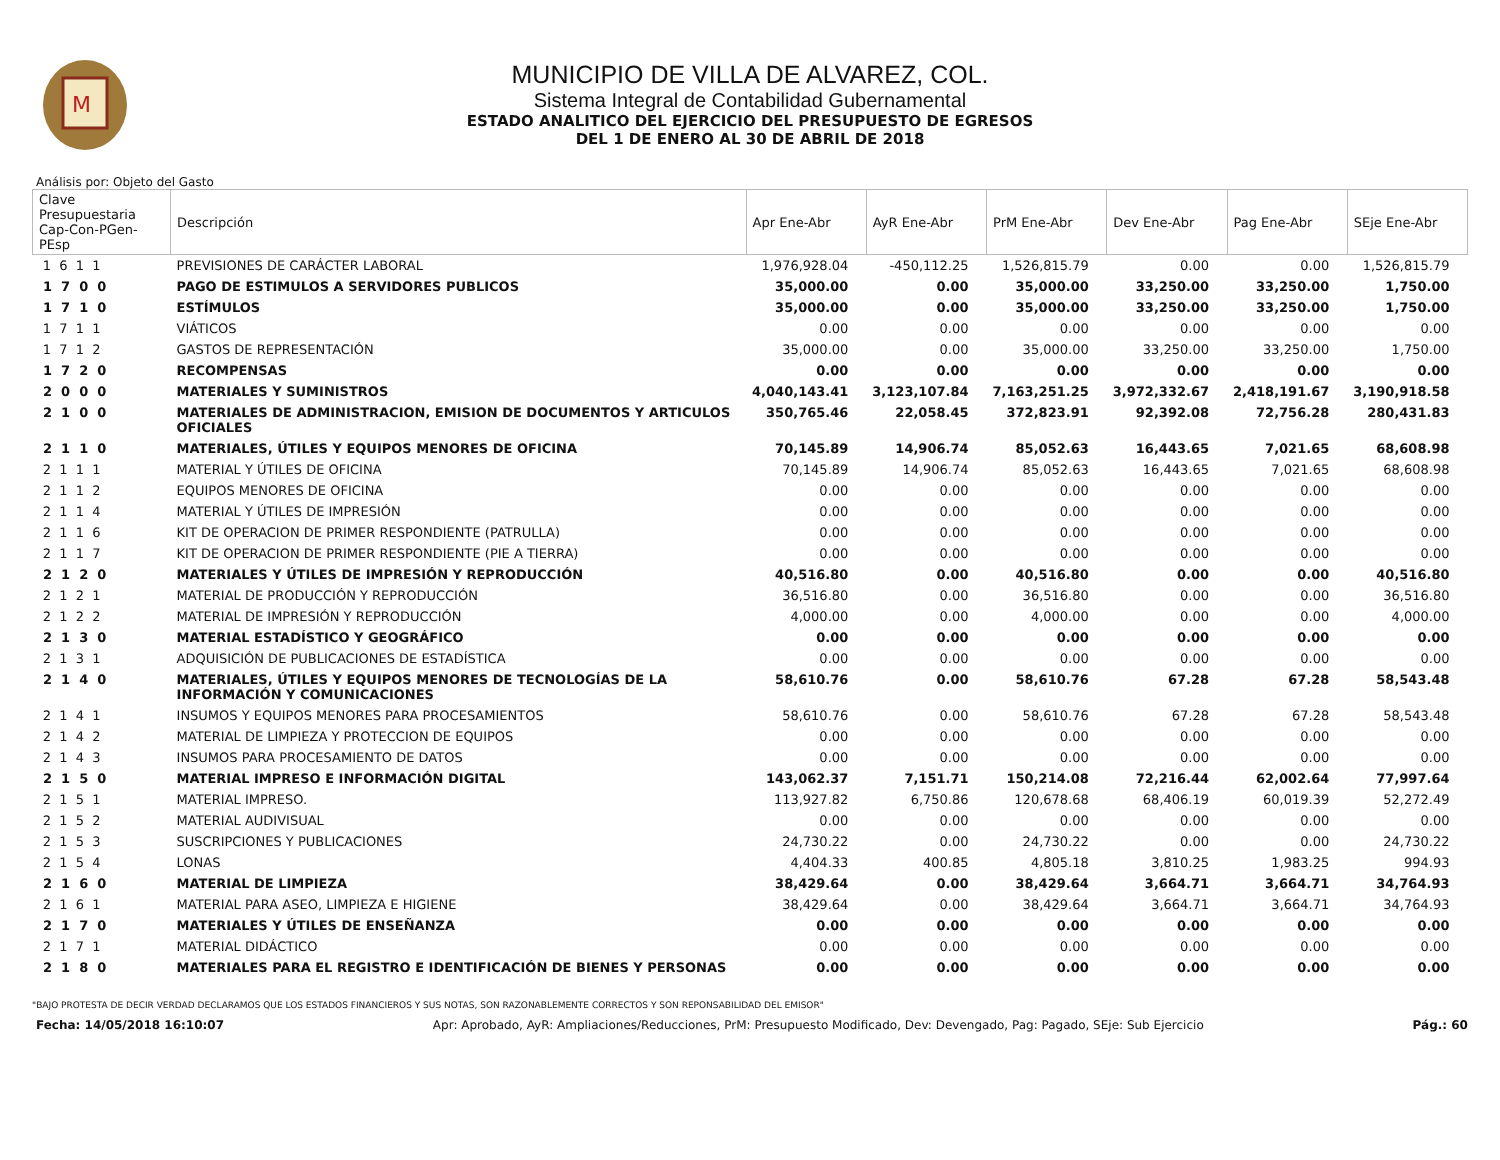M
MUNICIPIO DE VILLA DE ALVAREZ, COL.
Sistema Integral de Contabilidad Gubernamental
ESTADO ANALITICO DEL EJERCICIO DEL PRESUPUESTO DE EGRESOS
DEL 1 DE ENERO AL 30 DE ABRIL DE 2018
Análisis por: Objeto del Gasto
| Clave Presupuestaria Cap-Con-PGen-PEsp | Descripción | Apr Ene-Abr | AyR Ene-Abr | PrM Ene-Abr | Dev Ene-Abr | Pag Ene-Abr | SEje Ene-Abr |
| --- | --- | --- | --- | --- | --- | --- | --- |
| 1 6 1 1 | PREVISIONES DE CARÁCTER LABORAL | 1,976,928.04 | -450,112.25 | 1,526,815.79 | 0.00 | 0.00 | 1,526,815.79 |
| 1 7 0 0 | PAGO DE ESTIMULOS A SERVIDORES PUBLICOS | 35,000.00 | 0.00 | 35,000.00 | 33,250.00 | 33,250.00 | 1,750.00 |
| 1 7 1 0 | ESTÍMULOS | 35,000.00 | 0.00 | 35,000.00 | 33,250.00 | 33,250.00 | 1,750.00 |
| 1 7 1 1 | VIÁTICOS | 0.00 | 0.00 | 0.00 | 0.00 | 0.00 | 0.00 |
| 1 7 1 2 | GASTOS DE REPRESENTACIÓN | 35,000.00 | 0.00 | 35,000.00 | 33,250.00 | 33,250.00 | 1,750.00 |
| 1 7 2 0 | RECOMPENSAS | 0.00 | 0.00 | 0.00 | 0.00 | 0.00 | 0.00 |
| 2 0 0 0 | MATERIALES Y SUMINISTROS | 4,040,143.41 | 3,123,107.84 | 7,163,251.25 | 3,972,332.67 | 2,418,191.67 | 3,190,918.58 |
| 2 1 0 0 | MATERIALES DE ADMINISTRACION, EMISION DE DOCUMENTOS Y ARTICULOS OFICIALES | 350,765.46 | 22,058.45 | 372,823.91 | 92,392.08 | 72,756.28 | 280,431.83 |
| 2 1 1 0 | MATERIALES, ÚTILES Y EQUIPOS MENORES DE OFICINA | 70,145.89 | 14,906.74 | 85,052.63 | 16,443.65 | 7,021.65 | 68,608.98 |
| 2 1 1 1 | MATERIAL Y ÚTILES DE OFICINA | 70,145.89 | 14,906.74 | 85,052.63 | 16,443.65 | 7,021.65 | 68,608.98 |
| 2 1 1 2 | EQUIPOS MENORES DE OFICINA | 0.00 | 0.00 | 0.00 | 0.00 | 0.00 | 0.00 |
| 2 1 1 4 | MATERIAL Y ÚTILES DE IMPRESIÓN | 0.00 | 0.00 | 0.00 | 0.00 | 0.00 | 0.00 |
| 2 1 1 6 | KIT DE OPERACION DE PRIMER RESPONDIENTE (PATRULLA) | 0.00 | 0.00 | 0.00 | 0.00 | 0.00 | 0.00 |
| 2 1 1 7 | KIT DE OPERACION DE PRIMER RESPONDIENTE (PIE A TIERRA) | 0.00 | 0.00 | 0.00 | 0.00 | 0.00 | 0.00 |
| 2 1 2 0 | MATERIALES Y ÚTILES DE IMPRESIÓN Y REPRODUCCIÓN | 40,516.80 | 0.00 | 40,516.80 | 0.00 | 0.00 | 40,516.80 |
| 2 1 2 1 | MATERIAL DE PRODUCCIÓN Y REPRODUCCIÓN | 36,516.80 | 0.00 | 36,516.80 | 0.00 | 0.00 | 36,516.80 |
| 2 1 2 2 | MATERIAL DE IMPRESIÓN Y REPRODUCCIÓN | 4,000.00 | 0.00 | 4,000.00 | 0.00 | 0.00 | 4,000.00 |
| 2 1 3 0 | MATERIAL ESTADÍSTICO Y GEOGRÁFICO | 0.00 | 0.00 | 0.00 | 0.00 | 0.00 | 0.00 |
| 2 1 3 1 | ADQUISICIÓN DE PUBLICACIONES DE ESTADÍSTICA | 0.00 | 0.00 | 0.00 | 0.00 | 0.00 | 0.00 |
| 2 1 4 0 | MATERIALES, ÚTILES Y EQUIPOS MENORES DE TECNOLOGÍAS DE LA INFORMACIÓN Y COMUNICACIONES | 58,610.76 | 0.00 | 58,610.76 | 67.28 | 67.28 | 58,543.48 |
| 2 1 4 1 | INSUMOS Y EQUIPOS MENORES PARA PROCESAMIENTOS | 58,610.76 | 0.00 | 58,610.76 | 67.28 | 67.28 | 58,543.48 |
| 2 1 4 2 | MATERIAL DE LIMPIEZA Y PROTECCION DE EQUIPOS | 0.00 | 0.00 | 0.00 | 0.00 | 0.00 | 0.00 |
| 2 1 4 3 | INSUMOS PARA PROCESAMIENTO DE DATOS | 0.00 | 0.00 | 0.00 | 0.00 | 0.00 | 0.00 |
| 2 1 5 0 | MATERIAL IMPRESO E INFORMACIÓN DIGITAL | 143,062.37 | 7,151.71 | 150,214.08 | 72,216.44 | 62,002.64 | 77,997.64 |
| 2 1 5 1 | MATERIAL IMPRESO. | 113,927.82 | 6,750.86 | 120,678.68 | 68,406.19 | 60,019.39 | 52,272.49 |
| 2 1 5 2 | MATERIAL AUDIVISUAL | 0.00 | 0.00 | 0.00 | 0.00 | 0.00 | 0.00 |
| 2 1 5 3 | SUSCRIPCIONES Y PUBLICACIONES | 24,730.22 | 0.00 | 24,730.22 | 0.00 | 0.00 | 24,730.22 |
| 2 1 5 4 | LONAS | 4,404.33 | 400.85 | 4,805.18 | 3,810.25 | 1,983.25 | 994.93 |
| 2 1 6 0 | MATERIAL DE LIMPIEZA | 38,429.64 | 0.00 | 38,429.64 | 3,664.71 | 3,664.71 | 34,764.93 |
| 2 1 6 1 | MATERIAL PARA ASEO, LIMPIEZA E HIGIENE | 38,429.64 | 0.00 | 38,429.64 | 3,664.71 | 3,664.71 | 34,764.93 |
| 2 1 7 0 | MATERIALES Y ÚTILES DE ENSEÑANZA | 0.00 | 0.00 | 0.00 | 0.00 | 0.00 | 0.00 |
| 2 1 7 1 | MATERIAL DIDÁCTICO | 0.00 | 0.00 | 0.00 | 0.00 | 0.00 | 0.00 |
| 2 1 8 0 | MATERIALES PARA EL REGISTRO E IDENTIFICACIÓN DE BIENES Y PERSONAS | 0.00 | 0.00 | 0.00 | 0.00 | 0.00 | 0.00 |
"BAJO PROTESTA DE DECIR VERDAD DECLARAMOS QUE LOS ESTADOS FINANCIEROS Y SUS NOTAS, SON RAZONABLEMENTE CORRECTOS Y SON REPONSABILIDAD DEL EMISOR"
Fecha: 14/05/2018 16:10:07 Apr: Aprobado, AyR: Ampliaciones/Reducciones, PrM: Presupuesto Modificado, Dev: Devengado, Pag: Pagado, SEje: Sub Ejercicio Pág.: 60